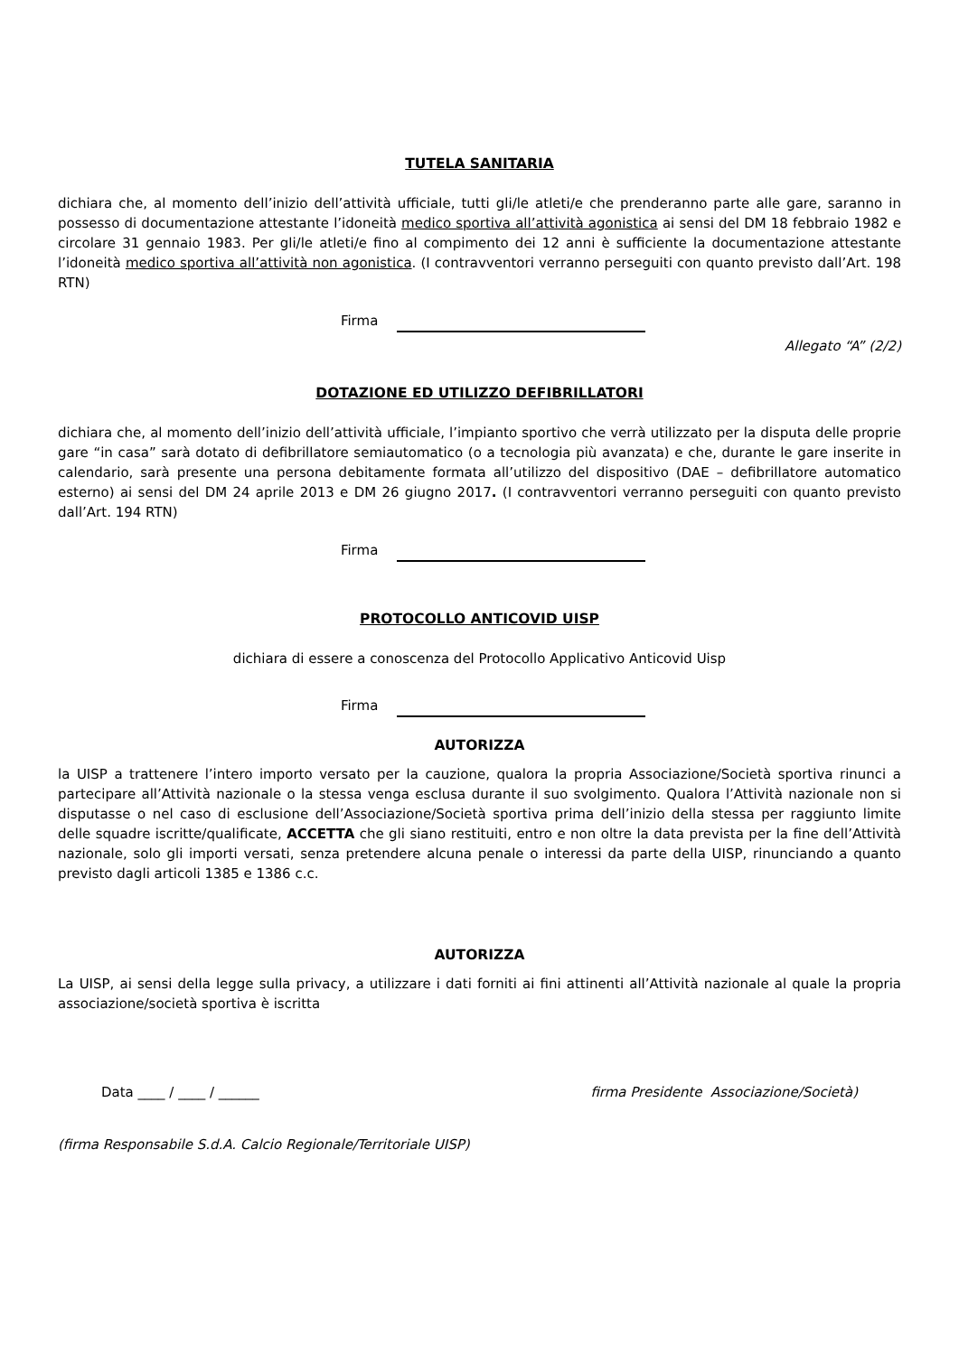TUTELA SANITARIA
dichiara che, al momento dell’inizio dell’attività ufficiale, tutti gli/le atleti/e che prenderanno parte alle gare, saranno in possesso di documentazione attestante l’idoneità medico sportiva all’attività agonistica ai sensi del DM 18 febbraio 1982 e circolare 31 gennaio 1983. Per gli/le atleti/e fino al compimento dei 12 anni è sufficiente la documentazione attestante l’idoneità medico sportiva all’attività non agonistica. (I contravventori verranno perseguiti con quanto previsto dall’Art. 198 RTN)
Firma
Allegato “A” (2/2)
DOTAZIONE ED UTILIZZO DEFIBRILLATORI
dichiara che, al momento dell’inizio dell’attività ufficiale, l’impianto sportivo che verrà utilizzato per la disputa delle proprie gare “in casa” sarà dotato di defibrillatore semiautomatico (o a tecnologia più avanzata) e che, durante le gare inserite in calendario, sarà presente una persona debitamente formata all’utilizzo del dispositivo (DAE – defibrillatore automatico esterno) ai sensi del DM 24 aprile 2013 e DM 26 giugno 2017. (I contravventori verranno perseguiti con quanto previsto dall’Art. 194 RTN)
Firma
PROTOCOLLO ANTICOVID UISP
dichiara di essere a conoscenza del Protocollo Applicativo Anticovid Uisp
Firma
AUTORIZZA
la UISP a trattenere l’intero importo versato per la cauzione, qualora la propria Associazione/Società sportiva rinunci a partecipare all’Attività nazionale o la stessa venga esclusa durante il suo svolgimento. Qualora l’Attività nazionale non si disputasse o nel caso di esclusione dell’Associazione/Società sportiva prima dell’inizio della stessa per raggiunto limite delle squadre iscritte/qualificate, ACCETTA che gli siano restituiti, entro e non oltre la data prevista per la fine dell’Attività nazionale, solo gli importi versati, senza pretendere alcuna penale o interessi da parte della UISP, rinunciando a quanto previsto dagli articoli 1385 e 1386 c.c.
AUTORIZZA
La UISP, ai sensi della legge sulla privacy, a utilizzare i dati forniti ai fini attinenti all’Attività nazionale al quale la propria associazione/società sportiva è iscritta
Data ____ / ____ / ______ firma Presidente Associazione/Società)
(firma Responsabile S.d.A. Calcio Regionale/Territoriale UISP)